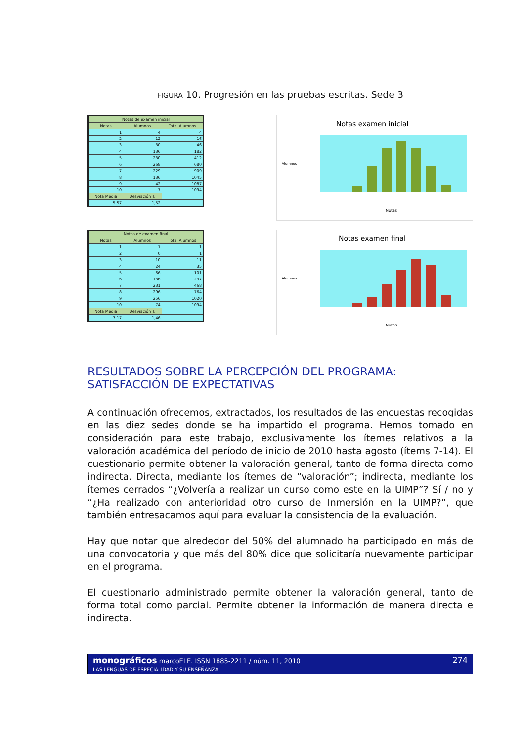FIGURA 10. Progresión en las pruebas escritas. Sede 3
| Notas de examen inicial | | |
| --- | --- | --- |
| Notas | Alumnos | Total Alumnos |
| 1 | 4 | 4 |
| 2 | 12 | 16 |
| 3 | 30 | 46 |
| 4 | 136 | 182 |
| 5 | 230 | 412 |
| 6 | 268 | 680 |
| 7 | 229 | 909 |
| 8 | 136 | 1045 |
| 9 | 42 | 1087 |
| 10 | 7 | 1094 |
| Nota Media | Desviación T. | |
| 5,57 | 1,52 | |
Notas examen inicial
Alumnos
Notas
| Notas de examen final | | |
| --- | --- | --- |
| Notas | Alumnos | Total Alumnos |
| 1 | 1 | 1 |
| 2 | 0 | 1 |
| 3 | 10 | 11 |
| 4 | 24 | 35 |
| 5 | 66 | 101 |
| 6 | 136 | 237 |
| 7 | 231 | 468 |
| 8 | 296 | 764 |
| 9 | 256 | 1020 |
| 10 | 74 | 1094 |
| Nota Media | Desviación T. | |
| 7,17 | 1,46 | |
Notas examen final
Alumnos
Notas
RESULTADOS SOBRE LA PERCEPCIÓN DEL PROGRAMA: SATISFACCIÓN DE EXPECTATIVAS
A continuación ofrecemos, extractados, los resultados de las encuestas recogidas en las diez sedes donde se ha impartido el programa. Hemos tomado en consideración para este trabajo, exclusivamente los ítemes relativos a la valoración académica del período de inicio de 2010 hasta agosto (ítems 7-14). El cuestionario permite obtener la valoración general, tanto de forma directa como indirecta. Directa, mediante los ítemes de “valoración”; indirecta, mediante los ítemes cerrados “¿Volvería a realizar un curso como este en la UIMP”? Sí / no y “¿Ha realizado con anterioridad otro curso de Inmersión en la UIMP?”, que también entresacamos aquí para evaluar la consistencia de la evaluación.
Hay que notar que alrededor del 50% del alumnado ha participado en más de una convocatoria y que más del 80% dice que solicitaría nuevamente participar en el programa.
El cuestionario administrado permite obtener la valoración general, tanto de forma total como parcial. Permite obtener la información de manera directa e indirecta.
monográficos marcoELE. ISSN 1885-2211 / núm. 11, 2010
LAS LENGUAS DE ESPECIALIDAD Y SU ENSEÑANZA
274